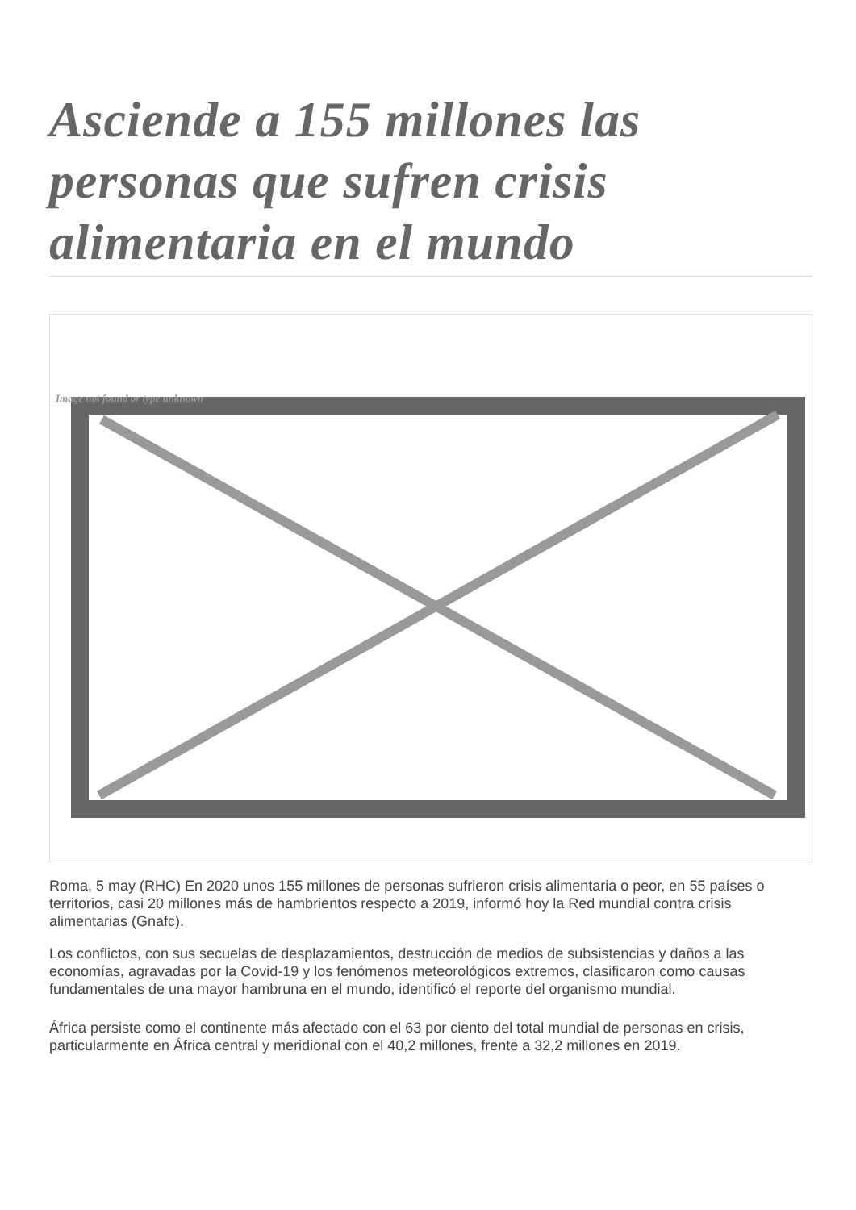Asciende a 155 millones las personas que sufren crisis alimentaria en el mundo
Image not found or type unknown
Roma, 5 may (RHC) En 2020 unos 155 millones de personas sufrieron crisis alimentaria o peor, en 55 países o territorios, casi 20 millones más de hambrientos respecto a 2019, informó hoy la Red mundial contra crisis alimentarias (Gnafc).
Los conflictos, con sus secuelas de desplazamientos, destrucción de medios de subsistencias y daños a las economías, agravadas por la Covid-19 y los fenómenos meteorológicos extremos, clasificaron como causas fundamentales de una mayor hambruna en el mundo, identificó el reporte del organismo mundial.
África persiste como el continente más afectado con el 63 por ciento del total mundial de personas en crisis, particularmente en África central y meridional con el 40,2 millones, frente a 32,2 millones en 2019.